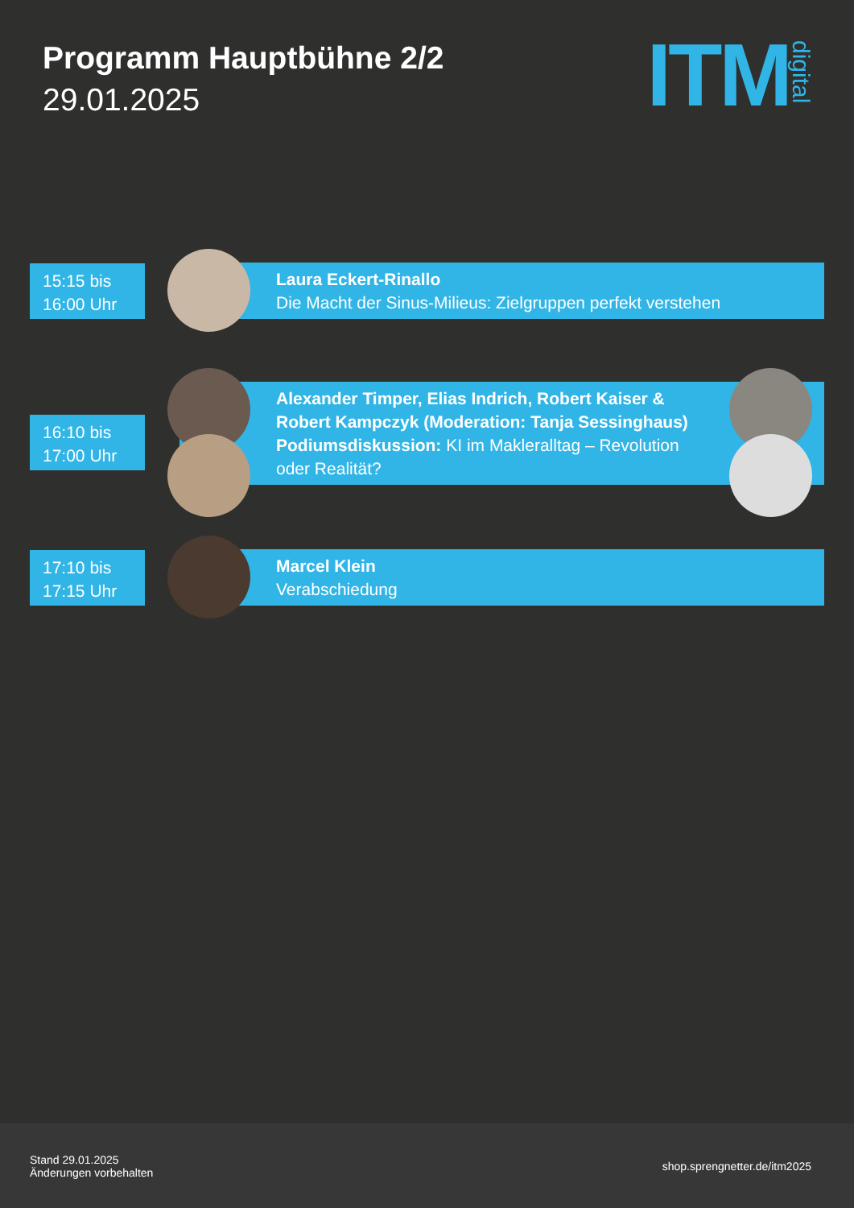Programm Hauptbühne 2/2
29.01.2025
ITM digital
15:15 bis
16:00 Uhr
Laura Eckert-Rinallo
Die Macht der Sinus-Milieus: Zielgruppen perfekt verstehen
16:10 bis
17:00 Uhr
Alexander Timper, Elias Indrich, Robert Kaiser & Robert Kampczyk (Moderation: Tanja Sessinghaus) Podiumsdiskussion: KI im Makleralltag – Revolution oder Realität?
17:10 bis
17:15 Uhr
Marcel Klein
Verabschiedung
Stand 29.01.2025
Änderungen vorbehalten
shop.sprengnetter.de/itm2025